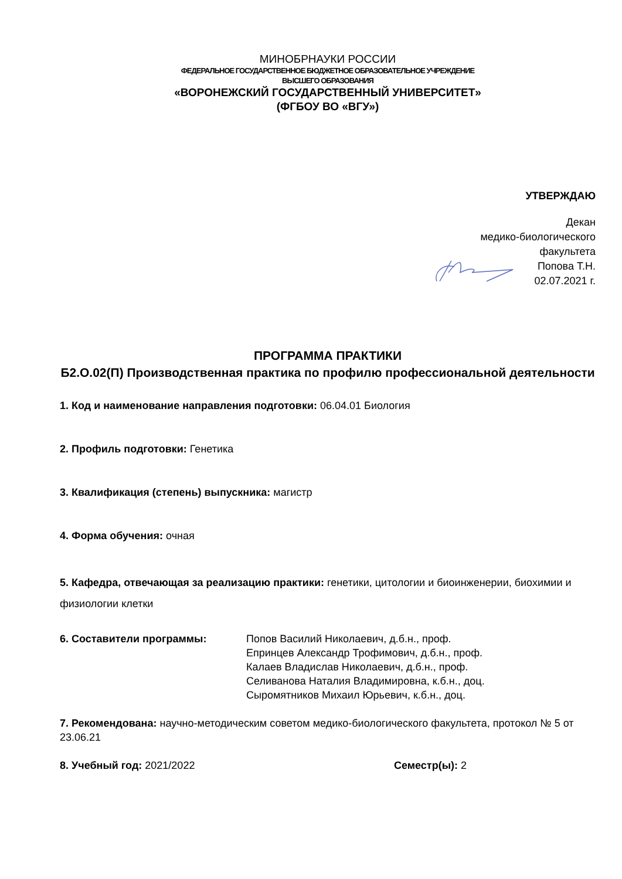МИНОБРНАУКИ РОССИИ
ФЕДЕРАЛЬНОЕ ГОСУДАРСТВЕННОЕ БЮДЖЕТНОЕ ОБРАЗОВАТЕЛЬНОЕ УЧРЕЖДЕНИЕ
ВЫСШЕГО ОБРАЗОВАНИЯ
«ВОРОНЕЖСКИЙ ГОСУДАРСТВЕННЫЙ УНИВЕРСИТЕТ»
(ФГБОУ ВО «ВГУ»)
УТВЕРЖДАЮ
Декан
медико-биологического
факультета
Попова Т.Н.
02.07.2021 г.
ПРОГРАММА ПРАКТИКИ
Б2.О.02(П) Производственная практика по профилю профессиональной деятельности
1. Код и наименование направления подготовки: 06.04.01 Биология
2. Профиль подготовки: Генетика
3. Квалификация (степень) выпускника: магистр
4. Форма обучения: очная
5. Кафедра, отвечающая за реализацию практики: генетики, цитологии и биоинженерии, биохимии и физиологии клетки
6. Составители программы: Попов Василий Николаевич, д.б.н., проф.
Епринцев Александр Трофимович, д.б.н., проф.
Калаев Владислав Николаевич, д.б.н., проф.
Селиванова Наталия Владимировна, к.б.н., доц.
Сыромятников Михаил Юрьевич, к.б.н., доц.
7. Рекомендована: научно-методическим советом медико-биологического факультета, протокол № 5 от 23.06.21
8. Учебный год: 2021/2022 Семестр(ы): 2